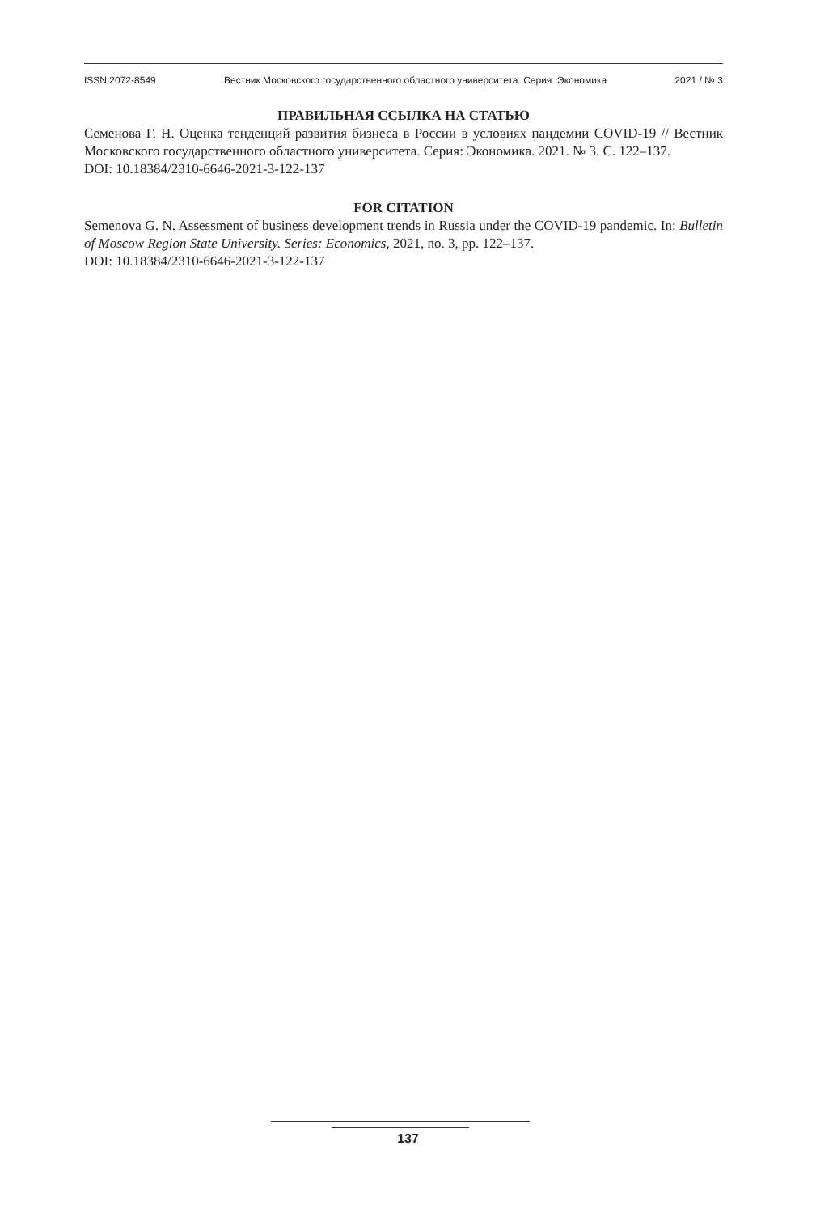ISSN 2072-8549 Вестник Московского государственного областного университета. Серия: Экономика 2021 / № 3
ПРАВИЛЬНАЯ ССЫЛКА НА СТАТЬЮ
Семенова Г. Н. Оценка тенденций развития бизнеса в России в условиях пандемии COVID-19 // Вестник Московского государственного областного университета. Серия: Экономика. 2021. № 3. С. 122–137.
DOI: 10.18384/2310-6646-2021-3-122-137
FOR CITATION
Semenova G. N. Assessment of business development trends in Russia under the COVID-19 pandemic. In: Bulletin of Moscow Region State University. Series: Economics, 2021, no. 3, pp. 122–137.
DOI: 10.18384/2310-6646-2021-3-122-137
137